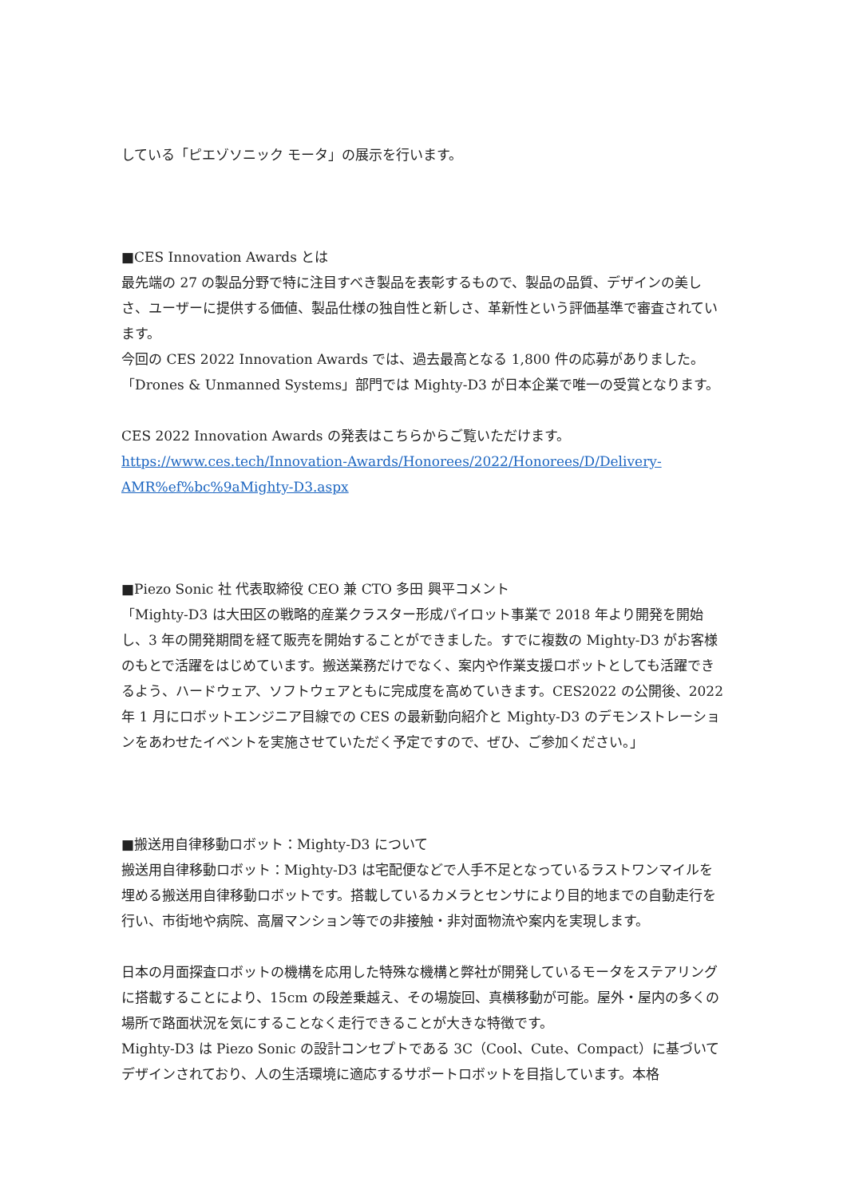している「ピエゾソニック モータ」の展示を行います。
■CES Innovation Awards とは
最先端の 27 の製品分野で特に注目すべき製品を表彰するもので、製品の品質、デザインの美しさ、ユーザーに提供する価値、製品仕様の独自性と新しさ、革新性という評価基準で審査されています。
今回の CES 2022 Innovation Awards では、過去最高となる 1,800 件の応募がありました。「Drones & Unmanned Systems」部門では Mighty-D3 が日本企業で唯一の受賞となります。
CES 2022 Innovation Awards の発表はこちらからご覧いただけます。
https://www.ces.tech/Innovation-Awards/Honorees/2022/Honorees/D/Delivery-AMR%ef%bc%9aMighty-D3.aspx
■Piezo Sonic 社 代表取締役 CEO 兼 CTO 多田 興平コメント
「Mighty-D3 は大田区の戦略的産業クラスター形成パイロット事業で 2018 年より開発を開始し、3 年の開発期間を経て販売を開始することができました。すでに複数の Mighty-D3 がお客様のもとで活躍をはじめています。搬送業務だけでなく、案内や作業支援ロボットとしても活躍できるよう、ハードウェア、ソフトウェアともに完成度を高めていきます。CES2022 の公開後、2022 年 1 月にロボットエンジニア目線での CES の最新動向紹介と Mighty-D3 のデモンストレーションをあわせたイベントを実施させていただく予定ですので、ぜひ、ご参加ください。」
■搬送用自律移動ロボット：Mighty-D3 について
搬送用自律移動ロボット：Mighty-D3 は宅配便などで人手不足となっているラストワンマイルを埋める搬送用自律移動ロボットです。搭載しているカメラとセンサにより目的地までの自動走行を行い、市街地や病院、高層マンション等での非接触・非対面物流や案内を実現します。
日本の月面探査ロボットの機構を応用した特殊な機構と弊社が開発しているモータをステアリングに搭載することにより、15cm の段差乗越え、その場旋回、真横移動が可能。屋外・屋内の多くの場所で路面状況を気にすることなく走行できることが大きな特徴です。
Mighty-D3 は Piezo Sonic の設計コンセプトである 3C（Cool、Cute、Compact）に基づいてデザインされており、人の生活環境に適応するサポートロボットを目指しています。本格